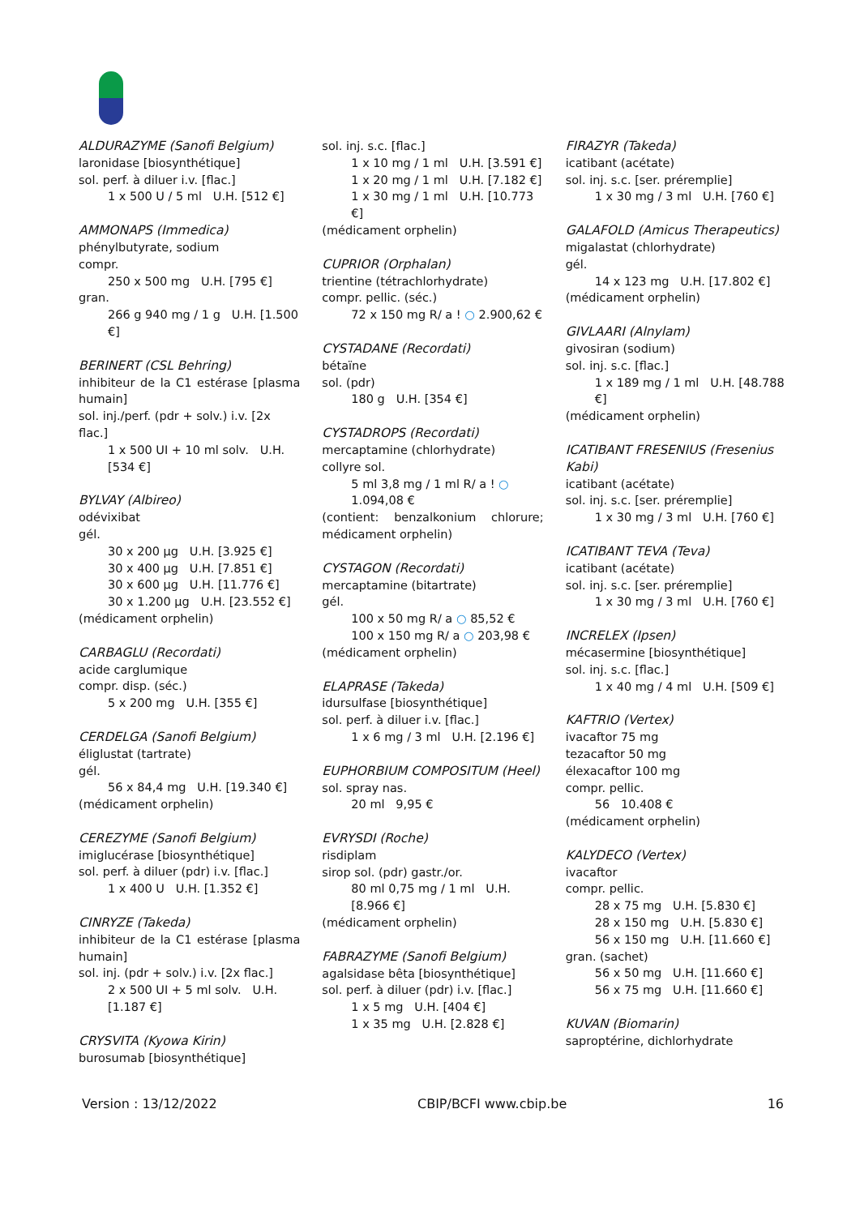ALDURAZYME (Sanofi Belgium)
laronidase [biosynthétique]
sol. perf. à diluer i.v. [flac.]
1 x 500 U / 5 ml U.H. [512 €]
AMMONAPS (Immedica)
phénylbutyrate, sodium
compr.
250 x 500 mg U.H. [795 €]
gran.
266 g 940 mg / 1 g U.H. [1.500 €]
BERINERT (CSL Behring)
inhibiteur de la C1 estérase [plasma humain]
sol. inj./perf. (pdr + solv.) i.v. [2x flac.]
1 x 500 UI + 10 ml solv. U.H. [534 €]
BYLVAY (Albireo)
odévixibat
gél.
30 x 200 µg U.H. [3.925 €]
30 x 400 µg U.H. [7.851 €]
30 x 600 µg U.H. [11.776 €]
30 x 1.200 µg U.H. [23.552 €]
(médicament orphelin)
CARBAGLU (Recordati)
acide carglumique
compr. disp. (séc.)
5 x 200 mg U.H. [355 €]
CERDELGA (Sanofi Belgium)
éliglustat (tartrate)
gél.
56 x 84,4 mg U.H. [19.340 €]
(médicament orphelin)
CEREZYME (Sanofi Belgium)
imiglucérase [biosynthétique]
sol. perf. à diluer (pdr) i.v. [flac.]
1 x 400 U U.H. [1.352 €]
CINRYZE (Takeda)
inhibiteur de la C1 estérase [plasma humain]
sol. inj. (pdr + solv.) i.v. [2x flac.]
2 x 500 UI + 5 ml solv. U.H. [1.187 €]
CRYSVITA (Kyowa Kirin)
burosumab [biosynthétique]
sol. inj. s.c. [flac.]
1 x 10 mg / 1 ml U.H. [3.591 €]
1 x 20 mg / 1 ml U.H. [7.182 €]
1 x 30 mg / 1 ml U.H. [10.773 €]
(médicament orphelin)
CUPRIOR (Orphalan)
trientine (tétrachlorhydrate)
compr. pellic. (séc.)
72 x 150 mg R/ a ! ○ 2.900,62 €
CYSTADANE (Recordati)
bétaïne
sol. (pdr)
180 g U.H. [354 €]
CYSTADROPS (Recordati)
mercaptamine (chlorhydrate)
collyre sol.
5 ml 3,8 mg / 1 ml R/ a ! ○ 1.094,08 €
(contient: benzalkonium chlorure; médicament orphelin)
CYSTAGON (Recordati)
mercaptamine (bitartrate)
gél.
100 x 50 mg R/ a ○ 85,52 €
100 x 150 mg R/ a ○ 203,98 €
(médicament orphelin)
ELAPRASE (Takeda)
idursulfase [biosynthétique]
sol. perf. à diluer i.v. [flac.]
1 x 6 mg / 3 ml U.H. [2.196 €]
EUPHORBIUM COMPOSITUM (Heel)
sol. spray nas.
20 ml 9,95 €
EVRYSDI (Roche)
risdiplam
sirop sol. (pdr) gastr./or.
80 ml 0,75 mg / 1 ml U.H. [8.966 €]
(médicament orphelin)
FABRAZYME (Sanofi Belgium)
agalsidase bêta [biosynthétique]
sol. perf. à diluer (pdr) i.v. [flac.]
1 x 5 mg U.H. [404 €]
1 x 35 mg U.H. [2.828 €]
FIRAZYR (Takeda)
icatibant (acétate)
sol. inj. s.c. [ser. préremplie]
1 x 30 mg / 3 ml U.H. [760 €]
GALAFOLD (Amicus Therapeutics)
migalastat (chlorhydrate)
gél.
14 x 123 mg U.H. [17.802 €]
(médicament orphelin)
GIVLAARI (Alnylam)
givosiran (sodium)
sol. inj. s.c. [flac.]
1 x 189 mg / 1 ml U.H. [48.788 €]
(médicament orphelin)
ICATIBANT FRESENIUS (Fresenius Kabi)
icatibant (acétate)
sol. inj. s.c. [ser. préremplie]
1 x 30 mg / 3 ml U.H. [760 €]
ICATIBANT TEVA (Teva)
icatibant (acétate)
sol. inj. s.c. [ser. préremplie]
1 x 30 mg / 3 ml U.H. [760 €]
INCRELEX (Ipsen)
mécasermine [biosynthétique]
sol. inj. s.c. [flac.]
1 x 40 mg / 4 ml U.H. [509 €]
KAFTRIO (Vertex)
ivacaftor 75 mg
tezacaftor 50 mg
élexacaftor 100 mg
compr. pellic.
56 10.408 €
(médicament orphelin)
KALYDECO (Vertex)
ivacaftor
compr. pellic.
28 x 75 mg U.H. [5.830 €]
28 x 150 mg U.H. [5.830 €]
56 x 150 mg U.H. [11.660 €]
gran. (sachet)
56 x 50 mg U.H. [11.660 €]
56 x 75 mg U.H. [11.660 €]
KUVAN (Biomarin)
saproptérine, dichlorhydrate
Version : 13/12/2022 CBIP/BCFI www.cbip.be 16